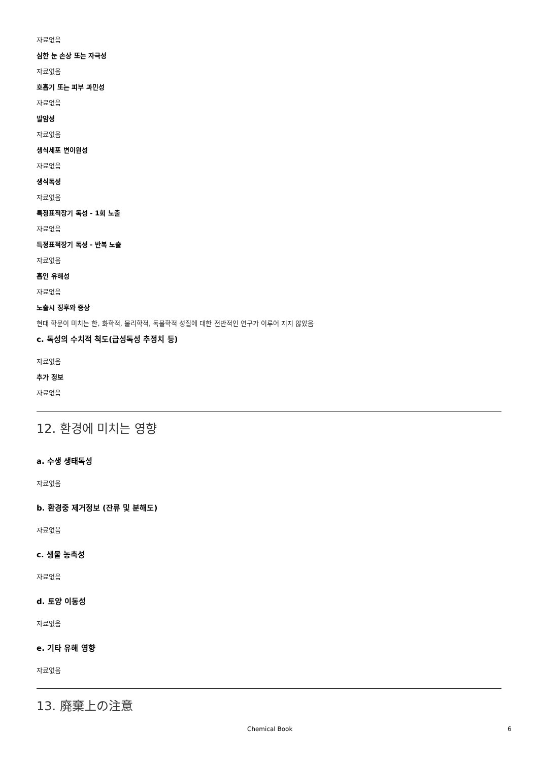자료없음
심한 눈 손상 또는 자극성
자료없음
호흡기 또는 피부 과민성
자료없음
발암성
자료없음
생식세포 변이원성
자료없음
생식독성
자료없음
특정표적장기 독성 - 1회 노출
자료없음
특정표적장기 독성 - 반복 노출
자료없음
흡인 유해성
자료없음
노출시 징후와 증상
현대 학문이 미치는 한, 화학적, 물리학적, 독물학적 성질에 대한 전반적인 연구가 이루어 지지 않았음
c. 독성의 수치적 척도(급성독성 추정치 등)
자료없음
추가 정보
자료없음
12. 환경에 미치는 영향
a. 수생 생태독성
자료없음
b. 환경중 제거정보 (잔류 및 분해도)
자료없음
c. 생물 농축성
자료없음
d. 토양 이동성
자료없음
e. 기타 유해 영향
자료없음
13. 廃棄上の注意
Chemical Book 6